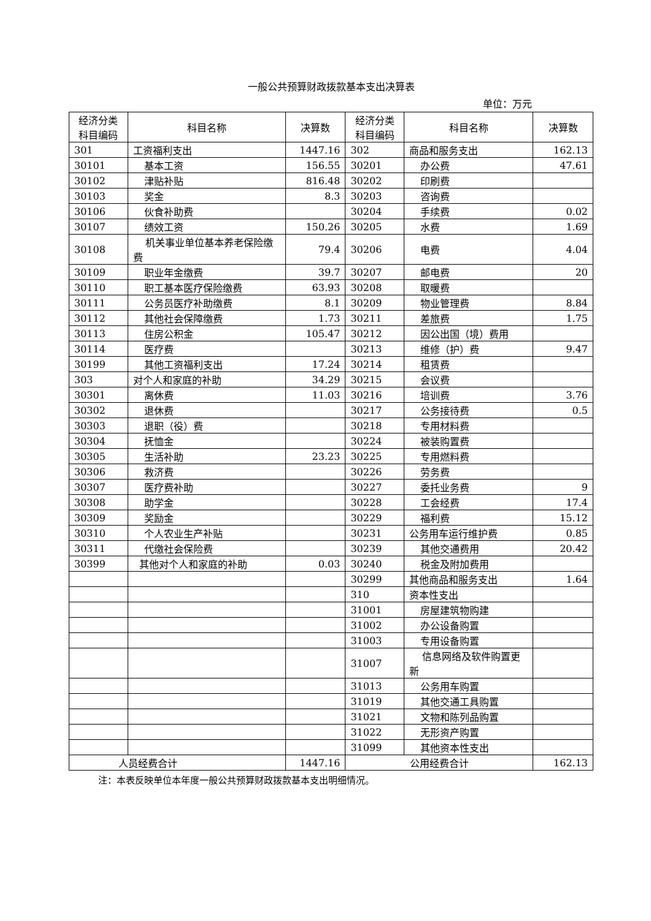一般公共预算财政拨款基本支出决算表
单位：万元
| 经济分类 科目编码 | 科目名称 | 决算数 | 经济分类 科目编码 | 科目名称 | 决算数 |
| --- | --- | --- | --- | --- | --- |
| 301 | 工资福利支出 | 1447.16 | 302 | 商品和服务支出 | 162.13 |
| 30101 | 基本工资 | 156.55 | 30201 | 办公费 | 47.61 |
| 30102 | 津贴补贴 | 816.48 | 30202 | 印刷费 | |
| 30103 | 奖金 | 8.3 | 30203 | 咨询费 | |
| 30106 | 伙食补助费 | | 30204 | 手续费 | 0.02 |
| 30107 | 绩效工资 | 150.26 | 30205 | 水费 | 1.69 |
| 30108 | 机关事业单位基本养老保险缴费 | 79.4 | 30206 | 电费 | 4.04 |
| 30109 | 职业年金缴费 | 39.7 | 30207 | 邮电费 | 20 |
| 30110 | 职工基本医疗保险缴费 | 63.93 | 30208 | 取暖费 | |
| 30111 | 公务员医疗补助缴费 | 8.1 | 30209 | 物业管理费 | 8.84 |
| 30112 | 其他社会保障缴费 | 1.73 | 30211 | 差旅费 | 1.75 |
| 30113 | 住房公积金 | 105.47 | 30212 | 因公出国（境）费用 | |
| 30114 | 医疗费 | | 30213 | 维修（护）费 | 9.47 |
| 30199 | 其他工资福利支出 | 17.24 | 30214 | 租赁费 | |
| 303 | 对个人和家庭的补助 | 34.29 | 30215 | 会议费 | |
| 30301 | 离休费 | 11.03 | 30216 | 培训费 | 3.76 |
| 30302 | 退休费 | | 30217 | 公务接待费 | 0.5 |
| 30303 | 退职（役）费 | | 30218 | 专用材料费 | |
| 30304 | 抚恤金 | | 30224 | 被装购置费 | |
| 30305 | 生活补助 | 23.23 | 30225 | 专用燃料费 | |
| 30306 | 救济费 | | 30226 | 劳务费 | |
| 30307 | 医疗费补助 | | 30227 | 委托业务费 | 9 |
| 30308 | 助学金 | | 30228 | 工会经费 | 17.4 |
| 30309 | 奖励金 | | 30229 | 福利费 | 15.12 |
| 30310 | 个人农业生产补贴 | | 30231 | 公务用车运行维护费 | 0.85 |
| 30311 | 代缴社会保险费 | | 30239 | 其他交通费用 | 20.42 |
| 30399 | 其他对个人和家庭的补助 | 0.03 | 30240 | 税金及附加费用 | |
| | | | 30299 | 其他商品和服务支出 | 1.64 |
| | | | 310 | 资本性支出 | |
| | | | 31001 | 房屋建筑物购建 | |
| | | | 31002 | 办公设备购置 | |
| | | | 31003 | 专用设备购置 | |
| | | | 31007 | 信息网络及软件购置更新 | |
| | | | 31013 | 公务用车购置 | |
| | | | 31019 | 其他交通工具购置 | |
| | | | 31021 | 文物和陈列品购置 | |
| | | | 31022 | 无形资产购置 | |
| | | | 31099 | 其他资本性支出 | |
| 人员经费合计 | | 1447.16 | 公用经费合计 | | 162.13 |
注：本表反映单位本年度一般公共预算财政拨款基本支出明细情况。